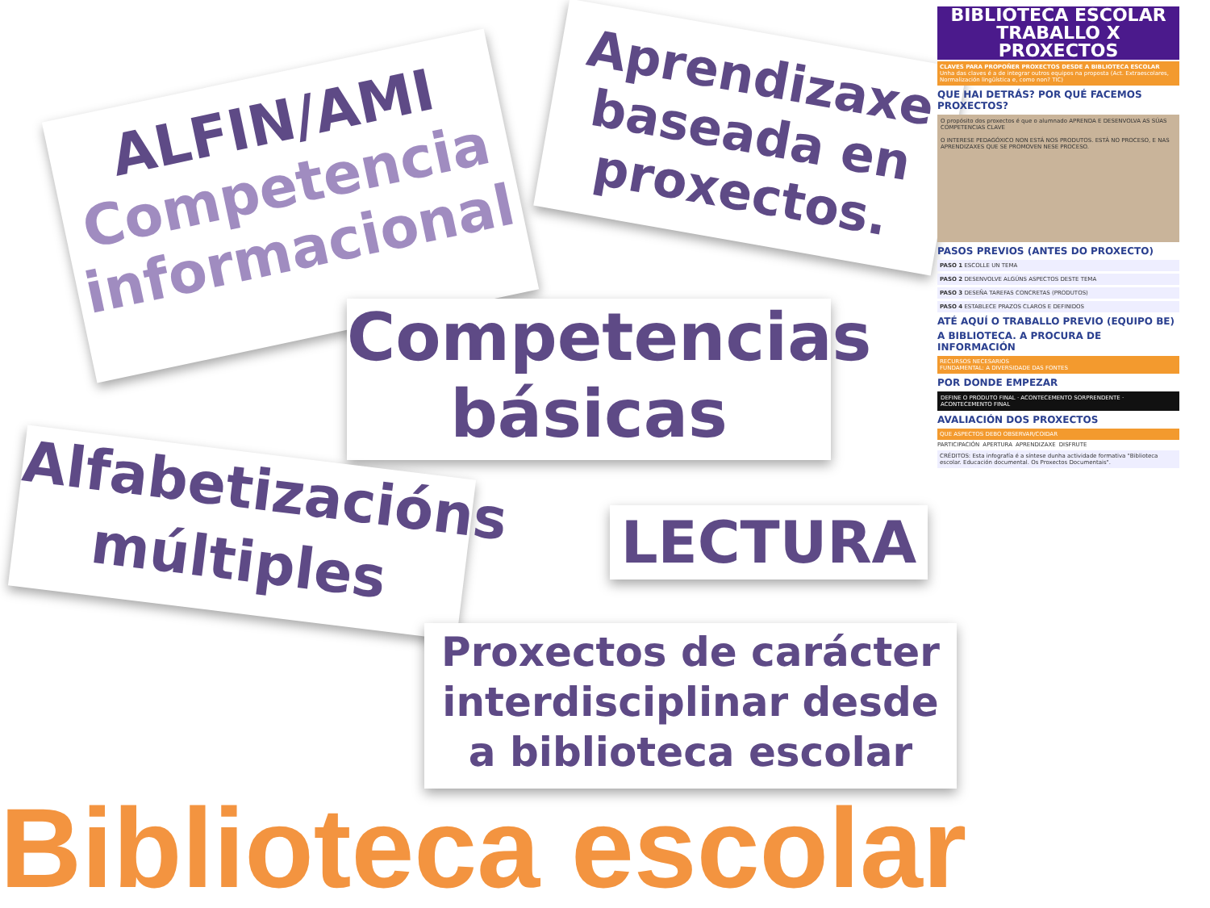ALFIN/AMI
Competencia informacional
Aprendizaxe baseada en proxectos.
Competencias básicas
Alfabetizacións múltiples
LECTURA
Proxectos de carácter interdisciplinar desde a biblioteca escolar
Biblioteca escolar
BIBLIOTECA ESCOLAR
TRABALLO X PROXECTOS
CLAVES PARA PROPOÑER PROXECTOS DESDE A BIBLIOTECA ESCOLAR
Unha das claves é a de integrar outros equipos na proposta (Act. Extraescolares, Normalización lingüística e, como non? TIC)
QUE HAI DETRÁS? POR QUÉ FACEMOS PROXECTOS?
O propósito dos proxectos é que o alumnado APRENDA E DESENVOLVA AS SÚAS COMPETENCIAS CLAVE
O INTERESE PEDAGÓXICO NON ESTÁ NOS PRODUTOS. ESTÁ NO PROCESO, E NAS APRENDIZAXES QUE SE PROMOVEN NESE PROCESO.
PASOS PREVIOS (ANTES DO PROXECTO)
PASO 1 ESCOLLE UN TEMA
PASO 2 DESENVOLVE ALGÚNS ASPECTOS DESTE TEMA
PASO 3 DESEÑA TAREFAS CONCRETAS (PRODUTOS)
PASO 4 ESTABLECE PRAZOS CLAROS E DEFINIDOS
ATÉ AQUÍ O TRABALLO PREVIO (EQUIPO BE)
A BIBLIOTECA. A PROCURA DE INFORMACIÓN
RECURSOS NECESARIOS
FUNDAMENTAL: A DIVERSIDADE DAS FONTES
POR DONDE EMPEZAR
DEFINE O PRODUTO FINAL · ACONTECEMENTO SORPRENDENTE · ACONTECEMENTO FINAL
AVALIACIÓN DOS PROXECTOS
QUE ASPECTOS DEBO OBSERVAR/COIDAR
PARTICIPACIÓN APERTURA APRENDIZAXE DISFRUTE
CRÉDITOS: Esta infografía é a síntese dunha actividade formativa "Biblioteca escolar. Educación documental. Os Proxectos Documentais".